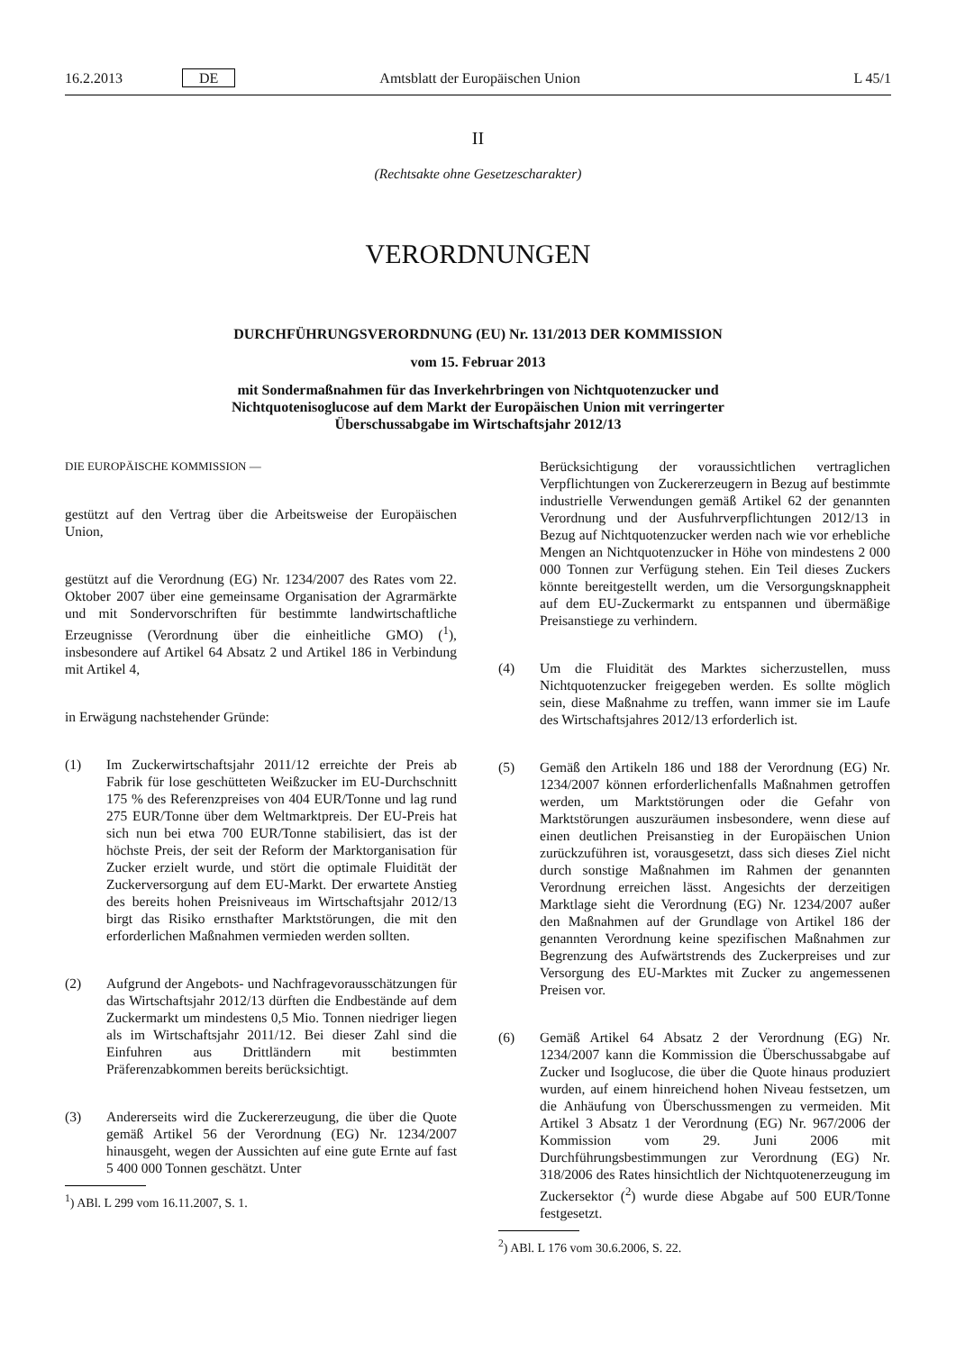16.2.2013 DE Amtsblatt der Europäischen Union L 45/1
II
(Rechtsakte ohne Gesetzescharakter)
VERORDNUNGEN
DURCHFÜHRUNGSVERORDNUNG (EU) Nr. 131/2013 DER KOMMISSION
vom 15. Februar 2013
mit Sondermaßnahmen für das Inverkehrbringen von Nichtquotenzucker und Nichtquotenisoglucose auf dem Markt der Europäischen Union mit verringerter Überschussabgabe im Wirtschaftsjahr 2012/13
DIE EUROPÄISCHE KOMMISSION —
gestützt auf den Vertrag über die Arbeitsweise der Europäischen Union,
gestützt auf die Verordnung (EG) Nr. 1234/2007 des Rates vom 22. Oktober 2007 über eine gemeinsame Organisation der Agrarmärkte und mit Sondervorschriften für bestimmte landwirtschaftliche Erzeugnisse (Verordnung über die einheitliche GMO) (<sup>1</sup>), insbesondere auf Artikel 64 Absatz 2 und Artikel 186 in Verbindung mit Artikel 4,
in Erwägung nachstehender Gründe:
(1) Im Zuckerwirtschaftsjahr 2011/12 erreichte der Preis ab Fabrik für lose geschütteten Weißzucker im EU-Durchschnitt 175 % des Referenzpreises von 404 EUR/Tonne und lag rund 275 EUR/Tonne über dem Weltmarktpreis. Der EU-Preis hat sich nun bei etwa 700 EUR/Tonne stabilisiert, das ist der höchste Preis, der seit der Reform der Marktorganisation für Zucker erzielt wurde, und stört die optimale Fluidität der Zuckerversorgung auf dem EU-Markt. Der erwartete Anstieg des bereits hohen Preisniveaus im Wirtschaftsjahr 2012/13 birgt das Risiko ernsthafter Marktstörungen, die mit den erforderlichen Maßnahmen vermieden werden sollten.
(2) Aufgrund der Angebots- und Nachfragevorausschätzungen für das Wirtschaftsjahr 2012/13 dürften die Endbestände auf dem Zuckermarkt um mindestens 0,5 Mio. Tonnen niedriger liegen als im Wirtschaftsjahr 2011/12. Bei dieser Zahl sind die Einfuhren aus Drittländern mit bestimmten Präferenzabkommen bereits berücksichtigt.
(3) Andererseits wird die Zuckererzeugung, die über die Quote gemäß Artikel 56 der Verordnung (EG) Nr. 1234/2007 hinausgeht, wegen der Aussichten auf eine gute Ernte auf fast 5 400 000 Tonnen geschätzt. Unter
<sup>1</sup>) ABl. L 299 vom 16.11.2007, S. 1.
Berücksichtigung der voraussichtlichen vertraglichen Verpflichtungen von Zuckererzeugern in Bezug auf bestimmte industrielle Verwendungen gemäß Artikel 62 der genannten Verordnung und der Ausfuhrverpflichtungen 2012/13 in Bezug auf Nichtquotenzucker werden nach wie vor erhebliche Mengen an Nichtquotenzucker in Höhe von mindestens 2 000 000 Tonnen zur Verfügung stehen. Ein Teil dieses Zuckers könnte bereitgestellt werden, um die Versorgungsknappheit auf dem EU-Zuckermarkt zu entspannen und übermäßige Preisanstiege zu verhindern.
(4) Um die Fluidität des Marktes sicherzustellen, muss Nichtquotenzucker freigegeben werden. Es sollte möglich sein, diese Maßnahme zu treffen, wann immer sie im Laufe des Wirtschaftsjahres 2012/13 erforderlich ist.
(5) Gemäß den Artikeln 186 und 188 der Verordnung (EG) Nr. 1234/2007 können erforderlichenfalls Maßnahmen getroffen werden, um Marktstörungen oder die Gefahr von Marktstörungen auszuräumen insbesondere, wenn diese auf einen deutlichen Preisanstieg in der Europäischen Union zurückzuführen ist, vorausgesetzt, dass sich dieses Ziel nicht durch sonstige Maßnahmen im Rahmen der genannten Verordnung erreichen lässt. Angesichts der derzeitigen Marktlage sieht die Verordnung (EG) Nr. 1234/2007 außer den Maßnahmen auf der Grundlage von Artikel 186 der genannten Verordnung keine spezifischen Maßnahmen zur Begrenzung des Aufwärtstrends des Zuckerpreises und zur Versorgung des EU-Marktes mit Zucker zu angemessenen Preisen vor.
(6) Gemäß Artikel 64 Absatz 2 der Verordnung (EG) Nr. 1234/2007 kann die Kommission die Überschussabgabe auf Zucker und Isoglucose, die über die Quote hinaus produziert wurden, auf einem hinreichend hohen Niveau festsetzen, um die Anhäufung von Überschussmengen zu vermeiden. Mit Artikel 3 Absatz 1 der Verordnung (EG) Nr. 967/2006 der Kommission vom 29. Juni 2006 mit Durchführungsbestimmungen zur Verordnung (EG) Nr. 318/2006 des Rates hinsichtlich der Nichtquotenerzeugung im Zuckersektor (<sup>2</sup>) wurde diese Abgabe auf 500 EUR/Tonne festgesetzt.
<sup>2</sup>) ABl. L 176 vom 30.6.2006, S. 22.